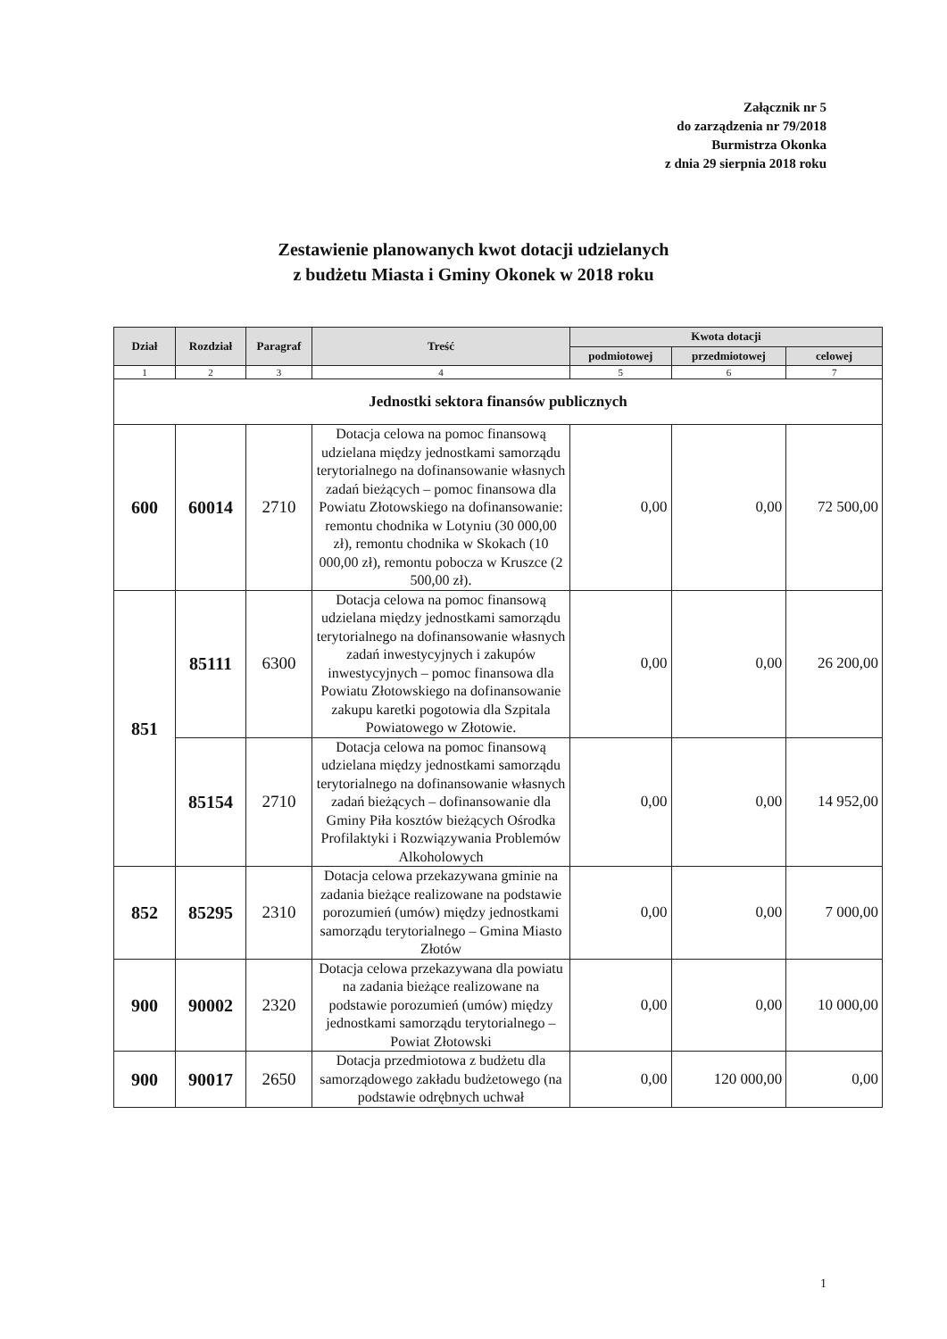Załącznik nr 5
do zarządzenia nr 79/2018
Burmistrza Okonka
z dnia 29 sierpnia 2018 roku
Zestawienie planowanych kwot dotacji udzielanych
z budżetu Miasta i Gminy Okonek w 2018 roku
| Dział | Rozdział | Paragraf | Treść | Kwota dotacji | | |
| --- | --- | --- | --- | --- | --- | --- |
| | | | | podmiotowej | przedmiotowej | celowej |
| 1 | 2 | 3 | 4 | 5 | 6 | 7 |
| Jednostki sektora finansów publicznych | | | | | | |
| 600 | 60014 | 2710 | Dotacja celowa na pomoc finansową udzielana między jednostkami samorządu terytorialnego na dofinansowanie własnych zadań bieżących – pomoc finansowa dla Powiatu Złotowskiego na dofinansowanie: remontu chodnika w Lotyniu (30 000,00 zł), remontu chodnika w Skokach (10 000,00 zł), remontu pobocza w Kruszce (2 500,00 zł). | 0,00 | 0,00 | 72 500,00 |
| 851 | 85111 | 6300 | Dotacja celowa na pomoc finansową udzielana między jednostkami samorządu terytorialnego na dofinansowanie własnych zadań inwestycyjnych i zakupów inwestycyjnych – pomoc finansowa dla Powiatu Złotowskiego na dofinansowanie zakupu karetki pogotowia dla Szpitala Powiatowego w Złotowie. | 0,00 | 0,00 | 26 200,00 |
| | 85154 | 2710 | Dotacja celowa na pomoc finansową udzielana między jednostkami samorządu terytorialnego na dofinansowanie własnych zadań bieżących – dofinansowanie dla Gminy Piła kosztów bieżących Ośrodka Profilaktyki i Rozwiązywania Problemów Alkoholowych | 0,00 | 0,00 | 14 952,00 |
| 852 | 85295 | 2310 | Dotacja celowa przekazywana gminie na zadania bieżące realizowane na podstawie porozumień (umów) między jednostkami samorządu terytorialnego – Gmina Miasto Złotów | 0,00 | 0,00 | 7 000,00 |
| 900 | 90002 | 2320 | Dotacja celowa przekazywana dla powiatu na zadania bieżące realizowane na podstawie porozumień (umów) między jednostkami samorządu terytorialnego – Powiat Złotowski | 0,00 | 0,00 | 10 000,00 |
| 900 | 90017 | 2650 | Dotacja przedmiotowa z budżetu dla samorządowego zakładu budżetowego (na podstawie odrębnych uchwał | 0,00 | 120 000,00 | 0,00 |
1